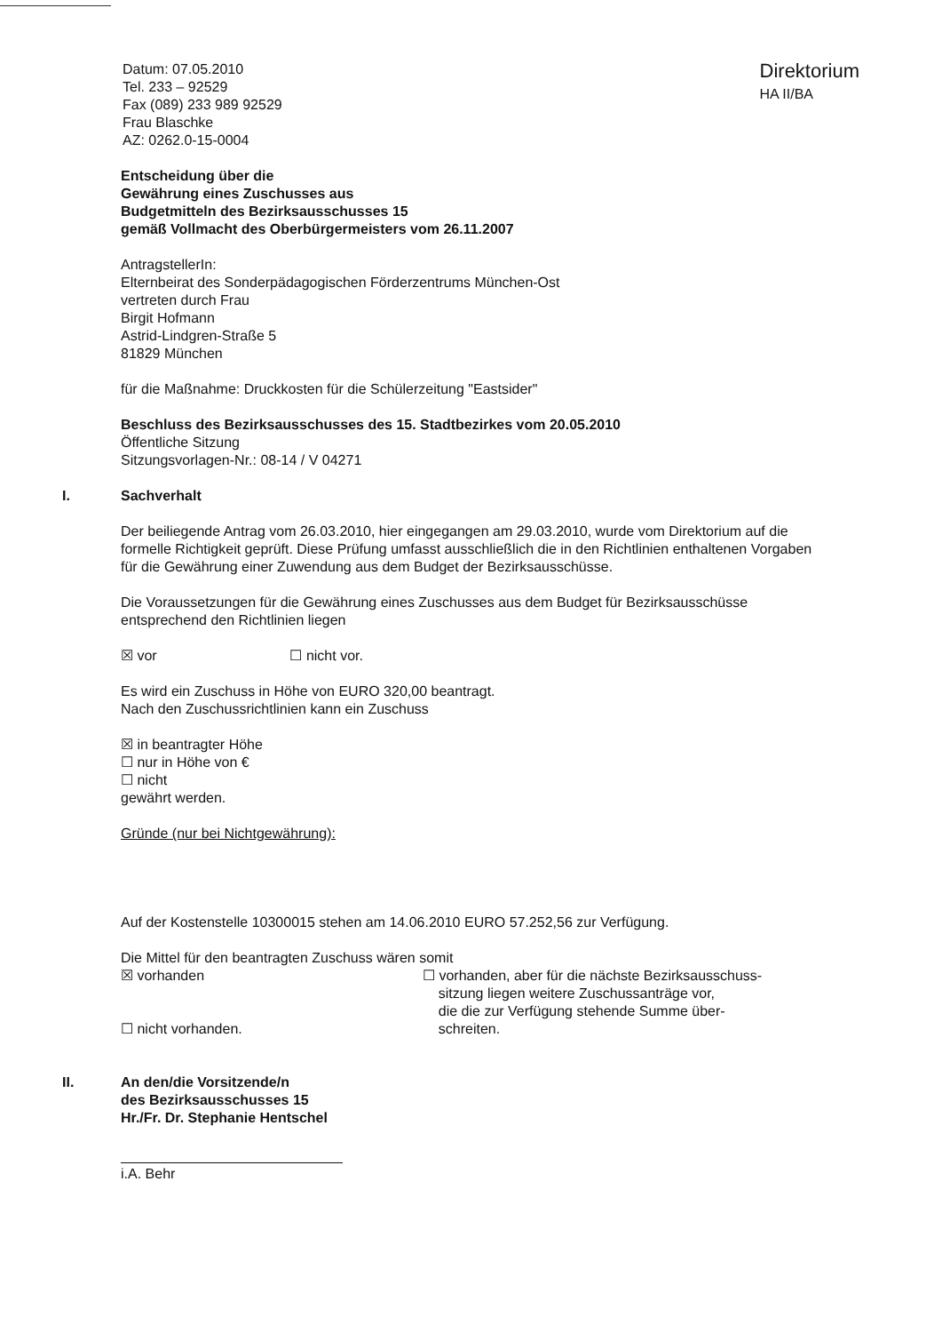Datum: 07.05.2010
Tel. 233 – 92529
Fax (089) 233 989 92529
Frau Blaschke
AZ: 0262.0-15-0004
Direktorium
HA II/BA
Entscheidung über die
Gewährung eines Zuschusses aus
Budgetmitteln des Bezirksausschusses 15
gemäß Vollmacht des Oberbürgermeisters vom 26.11.2007
AntragstellerIn:
Elternbeirat des Sonderpädagogischen Förderzentrums München-Ost
vertreten durch Frau
Birgit Hofmann
Astrid-Lindgren-Straße 5
81829 München
für die Maßnahme: Druckkosten für die Schülerzeitung "Eastsider"
Beschluss des Bezirksausschusses des 15. Stadtbezirkes vom 20.05.2010
Öffentliche Sitzung
Sitzungsvorlagen-Nr.: 08-14 / V 04271
I. Sachverhalt
Der beiliegende Antrag vom 26.03.2010, hier eingegangen am 29.03.2010, wurde vom Direktorium auf die formelle Richtigkeit geprüft. Diese Prüfung umfasst ausschließlich die in den Richtlinien enthaltenen Vorgaben für die Gewährung einer Zuwendung aus dem Budget der Bezirksausschüsse.
Die Voraussetzungen für die Gewährung eines Zuschusses aus dem Budget für Bezirksausschüsse entsprechend den Richtlinien liegen
☒ vor ☐ nicht vor.
Es wird ein Zuschuss in Höhe von EURO 320,00 beantragt.
Nach den Zuschussrichtlinien kann ein Zuschuss
☒ in beantragter Höhe
☐ nur in Höhe von €
☐ nicht
gewährt werden.
Gründe (nur bei Nichtgewährung):
Auf der Kostenstelle 10300015 stehen am 14.06.2010 EURO 57.252,56 zur Verfügung.
Die Mittel für den beantragten Zuschuss wären somit
☒ vorhanden
☐ nicht vorhanden.
☐ vorhanden, aber für die nächste Bezirksausschuss-
sitzung liegen weitere Zuschussanträge vor,
die die zur Verfügung stehende Summe über-
schreiten.
II. An den/die Vorsitzende/n
des Bezirksausschusses 15
Hr./Fr. Dr. Stephanie Hentschel
i.A. Behr